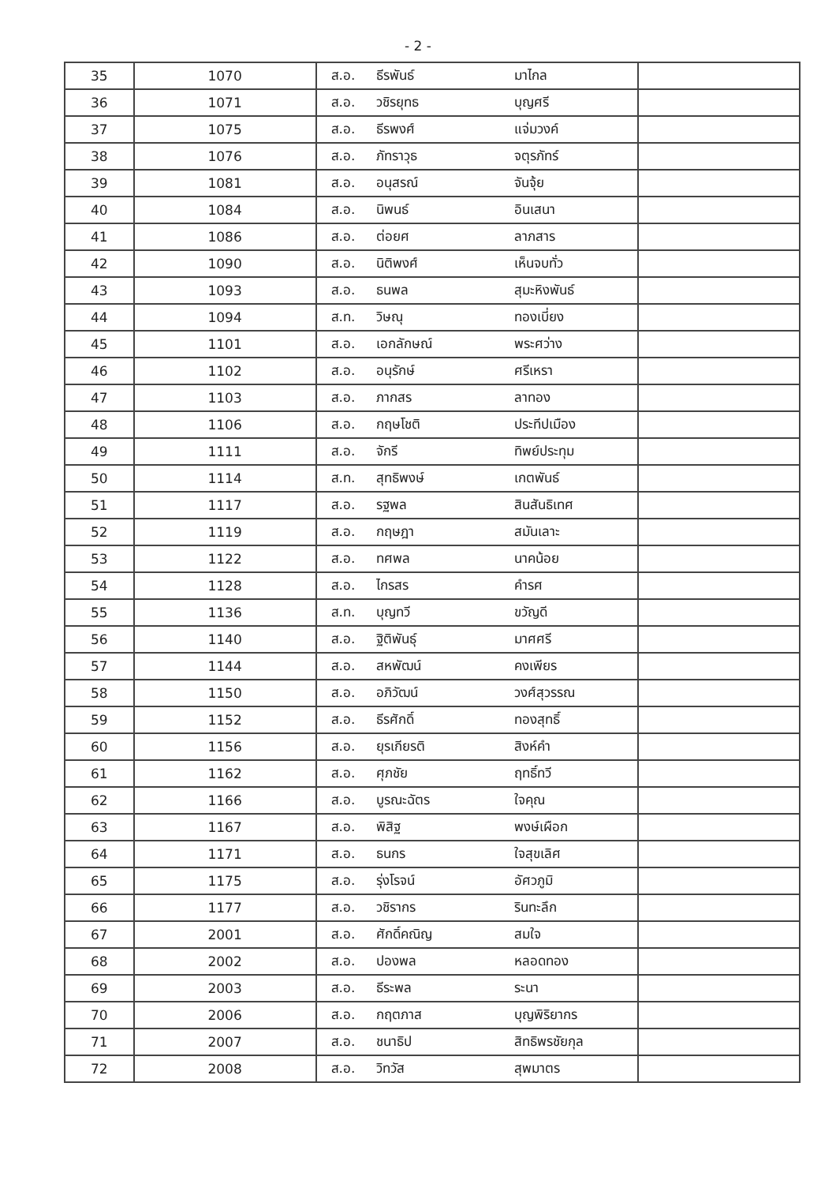- 2 -
| 35 | 1070 | ส.อ. ธีรพันธ์ มาไกล | |
| 36 | 1071 | ส.อ. วชิรยุทธ บุญศรี | |
| 37 | 1075 | ส.อ. ธีรพงศ์ แจ่มวงค์ | |
| 38 | 1076 | ส.อ. ภัทราวุธ จตุรภัทร์ | |
| 39 | 1081 | ส.อ. อนุสรณ์ จันจุ้ย | |
| 40 | 1084 | ส.อ. นิพนธ์ อินเสนา | |
| 41 | 1086 | ส.อ. ต่อยศ ลาภสาร | |
| 42 | 1090 | ส.อ. นิติพงศ์ เห็นจบทั่ว | |
| 43 | 1093 | ส.อ. ธนพล สุมะหิงพันธ์ | |
| 44 | 1094 | ส.ท. วิษณุ ทองเบี่ยง | |
| 45 | 1101 | ส.อ. เอกลักษณ์ พระศว่าง | |
| 46 | 1102 | ส.อ. อนุรักษ์ ศรีเหรา | |
| 47 | 1103 | ส.อ. ภากสร ลาทอง | |
| 48 | 1106 | ส.อ. กฤษโชติ ประทีปเมือง | |
| 49 | 1111 | ส.อ. จักรี ทิพย์ประทุม | |
| 50 | 1114 | ส.ท. สุทธิพงษ์ เกตพันธ์ | |
| 51 | 1117 | ส.อ. รฐพล สินสันธิเทศ | |
| 52 | 1119 | ส.อ. กฤษฎา สมันเลาะ | |
| 53 | 1122 | ส.อ. ทศพล นาคน้อย | |
| 54 | 1128 | ส.อ. ไกรสร คำรศ | |
| 55 | 1136 | ส.ท. บุญทวี ขวัญดี | |
| 56 | 1140 | ส.อ. ฐิติพันธุ์ มาศศรี | |
| 57 | 1144 | ส.อ. สหพัฒน์ คงเพียร | |
| 58 | 1150 | ส.อ. อภิวัฒน์ วงศ์สุวรรณ | |
| 59 | 1152 | ส.อ. ธีรศักดิ์ ทองสุทธิ์ | |
| 60 | 1156 | ส.อ. ยุรเกียรติ สิงห์คำ | |
| 61 | 1162 | ส.อ. ศุภชัย ฤทธิ์ทวี | |
| 62 | 1166 | ส.อ. บูรณะฉัตร ใจคุณ | |
| 63 | 1167 | ส.อ. พิสิฐ พงษ์เผือก | |
| 64 | 1171 | ส.อ. ธนกร ใจสุขเลิศ | |
| 65 | 1175 | ส.อ. รุ่งโรจน์ อัศวภูมิ | |
| 66 | 1177 | ส.อ. วชิรากร รินทะลึก | |
| 67 | 2001 | ส.อ. ศักดิ์คณิญ สมใจ | |
| 68 | 2002 | ส.อ. ปองพล หลอดทอง | |
| 69 | 2003 | ส.อ. ธีระพล ระนา | |
| 70 | 2006 | ส.อ. กฤตภาส บุญพิริยากร | |
| 71 | 2007 | ส.อ. ชนาธิป สิทธิพรชัยกุล | |
| 72 | 2008 | ส.อ. วิทวัส สุพมาตร | |